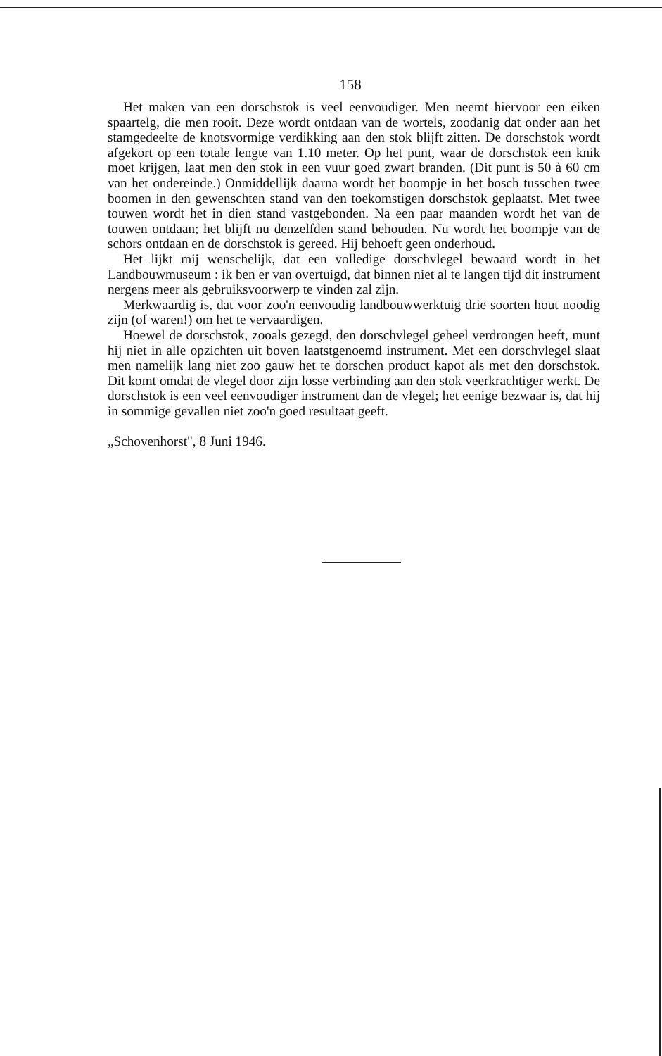158
Het maken van een dorschstok is veel eenvoudiger. Men neemt hiervoor een eiken spaartelg, die men rooit. Deze wordt ontdaan van de wortels, zoodanig dat onder aan het stamgedeelte de knotsvormige verdikking aan den stok blijft zitten. De dorschstok wordt afgekort op een totale lengte van 1.10 meter. Op het punt, waar de dorschstok een knik moet krijgen, laat men den stok in een vuur goed zwart branden. (Dit punt is 50 à 60 cm van het ondereinde.) Onmiddellijk daarna wordt het boompje in het bosch tusschen twee boomen in den gewenschten stand van den toekomstigen dorschstok geplaatst. Met twee touwen wordt het in dien stand vastgebonden. Na een paar maanden wordt het van de touwen ontdaan; het blijft nu denzelfden stand behouden. Nu wordt het boompje van de schors ontdaan en de dorschstok is gereed. Hij behoeft geen onderhoud.
Het lijkt mij wenschelijk, dat een volledige dorschvlegel bewaard wordt in het Landbouwmuseum : ik ben er van overtuigd, dat binnen niet al te langen tijd dit instrument nergens meer als gebruiksvoorwerp te vinden zal zijn.
Merkwaardig is, dat voor zoo'n eenvoudig landbouwwerktuig drie soorten hout noodig zijn (of waren!) om het te vervaardigen.
Hoewel de dorschstok, zooals gezegd, den dorschvlegel geheel verdrongen heeft, munt hij niet in alle opzichten uit boven laatstgenoemd instrument. Met een dorschvlegel slaat men namelijk lang niet zoo gauw het te dorschen product kapot als met den dorschstok. Dit komt omdat de vlegel door zijn losse verbinding aan den stok veerkrachtiger werkt. De dorschstok is een veel eenvoudiger instrument dan de vlegel; het eenige bezwaar is, dat hij in sommige gevallen niet zoo'n goed resultaat geeft.
„Schovenhorst", 8 Juni 1946.